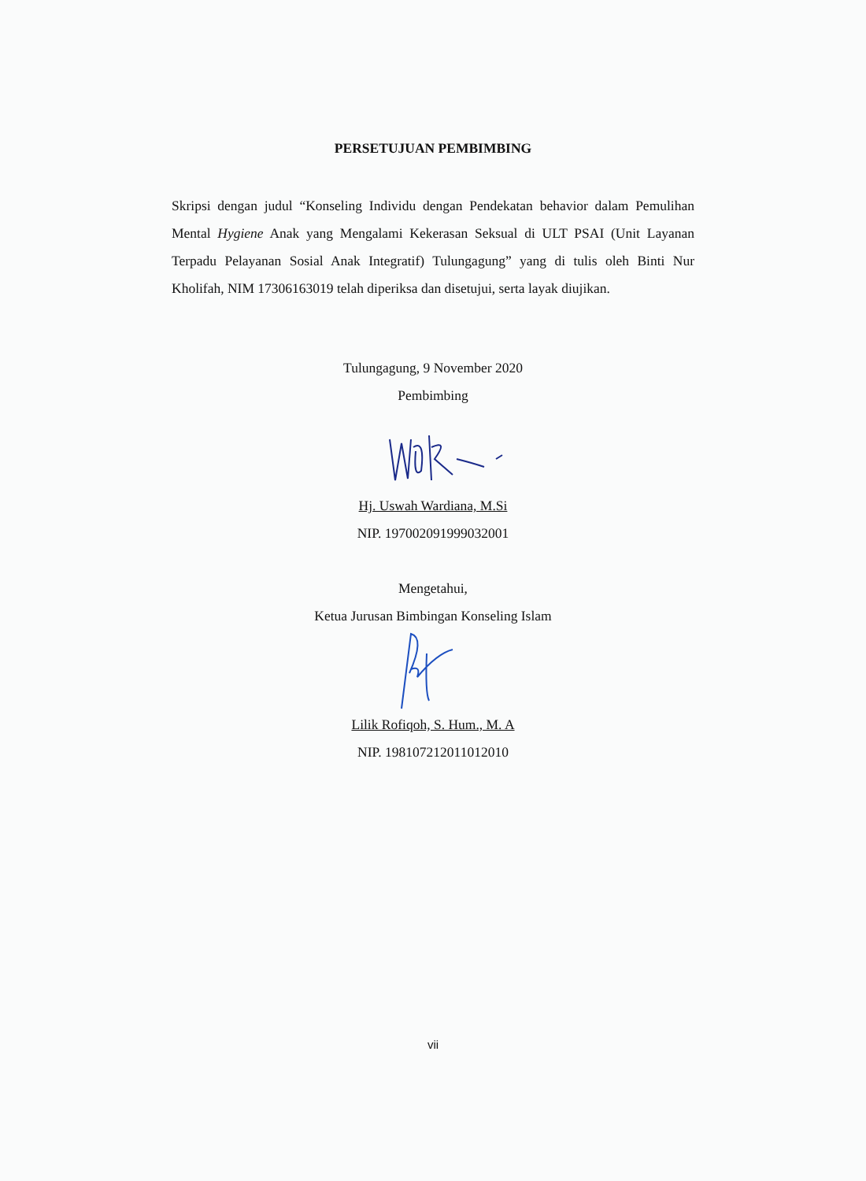PERSETUJUAN PEMBIMBING
Skripsi dengan judul “Konseling Individu dengan Pendekatan behavior dalam Pemulihan Mental Hygiene Anak yang Mengalami Kekerasan Seksual di ULT PSAI (Unit Layanan Terpadu Pelayanan Sosial Anak Integratif) Tulungagung” yang di tulis oleh Binti Nur Kholifah, NIM 17306163019 telah diperiksa dan disetujui, serta layak diujikan.
Tulungagung, 9 November 2020
Pembimbing
Hj. Uswah Wardiana, M.Si
NIP. 197002091999032001
Mengetahui,
Ketua Jurusan Bimbingan Konseling Islam
Lilik Rofiqoh, S. Hum., M. A
NIP. 198107212011012010
vii